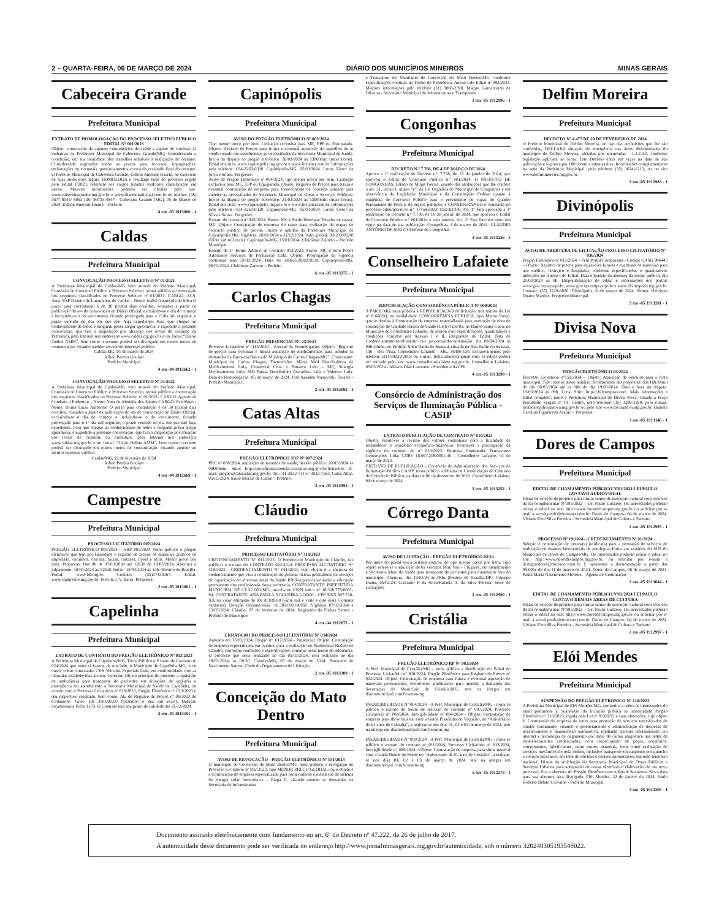2 – QUARTA-FEIRA, 06 DE MARÇO DE 2024 DIÁRIO DOS MUNICÍPIOS MINEIROS MINAS GERAIS
Cabeceira Grande
Prefeitura Municipal
EXTRATO DE HOMOLOGAÇÃO DO PROCESSO SELETIVO PÚBLICO EDITAL Nº 001/2023
Objeto: contratação de agentes comunitários de saúde e agente de combate às endemias da Prefeitura Municipal de Cabeceira Grande/MG; Considerando a conclusão, em sua totalidade, dos trabalhos relativos à realização do certame. Considerando esgotados todos os prazos para recursos, impugnações, reclamações ou eventuais questionamentos acerca do resultado final do certame. O Prefeito Municipal de Cabeceira Grande, Eldson Amorim Duarte, no exercício de suas atribuições legais, HOMOLOGA o resultado final do processo regido pelo Edital 1/2023, referente aos cargos listados conforme classificação em anexo. Maiores informações poderão ser obtidas pelo site: www.cabeceiragrande.mg.gov.br e www.diariomunicipal.com.br ou telefax: (38) 3677-8044/ 8093 (38) 99733-4847 - Cabeceira Grande (MG), 05 de Março de 2024. Eldson Amorim Duarte – Prefeito
4 cm -05 1913000 - 1
Caldas
Prefeitura Municipal
CONVOCAÇÃO PROCESSO SELETIVO Nº 01/2021
A Prefeitura Municipal de Caldas-MG vem através do Prefeito Municipal, Comissão do Concurso Público e Processo Seletivo, tornar público a convocação dos seguintes classificados no Processo Seletivo nº 01/2021: CARGO: ACS, Área: ESF Distrito de Laranjeiras de Caldas – Nome: Isabel Aparecida da Silva O prazo para contratação é de 30 (trinta) dias corridos, contados a partir da publicação do ato de convocação no Diário Oficial, excluindo-se o dia do começo e incluindo-se o do vencimento, ficando prorrogado para o 1º dia útil seguinte, o prazo vencido no dia em que não haja expediente. Para que chegue ao conhecimento de todos e ninguém possa alegar ignorância, é expedido a presente convocação, que fica à disposição por afixação nos locais de costume da Prefeitura, pela Internet nos endereços www.caldas.mg.gov.br e no Jornal “Diário Online AMM”, bem como o resumo poderá ser divulgado em outros meios de comunicação, visando atender ao restrito interesse público.
Caldas/MG, 01 de março de 2024
Ailton Pereira Goulart
Prefeito Municipal
4 cm -04 1912662 - 1
CONVOCAÇÃO PROCESSO SELETIVO Nº 01/2021
A Prefeitura Municipal de Caldas-MG vem através do Prefeito Municipal, Comissão do Concurso Público e Processo Seletivo, tornar público a convocação dos seguintes classificados no Processo Seletivo nº 01/2021: CARGO: Agente de Combate a Endemias - Nome: Nata de Almeida dos Santos CARGO: Psicólogo - Nome: Bruna Luiza Ambrosio O prazo para contratação é de 30 (trinta) dias corridos, contados a partir da publicação do ato de convocação no Diário Oficial, excluindo-se o dia do começo e incluindo-se o do vencimento, ficando prorrogado para o 1º dia útil seguinte, o prazo vencido no dia em que não haja expediente. Para que chegue ao conhecimento de todos e ninguém possa alegar ignorância, é expedido a presente convocação, que fica à disposição por afixação nos locais de costume da Prefeitura, pela Internet nos endereços www.caldas.mg.gov.br e no Jornal “Diário Online AMM”, bem como o resumo poderá ser divulgado em outros meios de comunicação, visando atender ao restrito interesse público.
Caldas/MG, 22 de fevereiro de 2024
Ailton Pereira Goulart
Prefeito Municipal
4 cm -04 1912669 - 1
Campestre
Prefeitura Municipal
PROCESSO LICITATÓRIO 007/2024
PREGÃO ELETRÔNICO 005/2024 – SRP 003/2024 Torna público o pregão eletrônico que tem por finalidade o registro de preços de materiais gráficos de impressão, carimbos, crachás, faixas, cartazes, flyers e afins. Menor preço por item. Propostas: Das 8h de 07/03/2024 até 12h30 de 19/03/2024. Abertura e julgamento: 19/03/2024 às 12h30. Início: 19/03/2024 às 13h. Horário de Brasília. Portal: www.bll.org.br. Contato: (35)37433067. Edital: www.campestre.mg.gov.br. Priscila J. V. Barra_Pregoeira.
2 cm -05 1913001 - 1
Capelinha
Prefeitura Municipal
EXTRATO DE CONTRATO DO PREGÃO ELETRÔNICO Nº 013/2023
A Prefeitura Municipal de Capelinha/MG, Torna Público o Extrato de Contrato nº 024/2024 que entre si fazem, de um lado, o Município de Capelinha/MG, e de outro, como contratada: CKS Veiculos Especiais Ltda, em conformidade com as cláusulas estabelecidas abaixo. Constitui Objeto principal do presente a aquisição de ambulância para transporte de pacientes em situações de urgência e emergência em atendimento a Secretaria Municipal de Saúde de Capelinha, de acordo com o Processo Licitatório nº 029/2023, Pregão Eletrônico nº 013/2023 e seu respectivo resultado, bem como, Ata de Registro de Preços nº 09/2023 do Codanorte. Valor: R$ 310.000,00 (trezentos e dez mil reais). Dotação orçamentária Ficha 1173. O Contrato terá seu prazo de validade até 31/12/2024.
3 cm -05 1913191 - 1
Capinópolis
Prefeitura Municipal
AVISO DO PREGÃO ELETRÔNICO Nº 003/2024
Tipo menor preço por item. Licitação exclusiva para ME, EPP ou Equiparada. Objeto: Registro de Preços para futura e eventual aquisição de aparelhos de ar condicionado em atendimento as necessidades da Secretaria Municipal de Saúde. Início da disputa do pregão eletrônico: 20/03/2024 às 13h00min (treze horas). Edital nos sites: www.capinopolis.mg.gov.br e www.licitanet.com.br. Informações pelo telefone: 034-3263-0320. Capinópolis-MG, 05/03/2024. Lucas Victor da Silva e Souza. Pregoeiro.
Aviso do Pregão Eletrônico nº 004/2024, tipo menor preço por item. Licitação exclusiva para ME, EPP ou Equiparada. Objeto: Registro de Preços para futura e eventual contratação de empresa para fornecimento de concreto usinado para atender as necessidades da Secretaria Municipal de Obras e Serviços Públicos. Início da disputa do pregão eletrônico: 21/03/2024 às 13h00min (treze horas). Edital nos sites: www.capinopolis.mg.gov.br e www.licitanet.com.br. Informações pelo telefone: 034-3263-0320. Capinópolis-MG, 05/03/2024. Lucas Victor da Silva e Souza. Pregoeiro.
Extrato do contrato nº 025/2024. Partes: MC e Paulo Henrique Teixeira de souza-ME. Objeto: Contratação de empresa do ramo para realização de etapas de concurso público de provas, títulos e aptidão da Prefeitura Municipal de Capinópolis-MG. Vigência: 20/02/2024 a 31/12/2024. Valor global: R$ 21.000,00 (Vinte um mil reais). Capinópolis-MG, 15/01/2024, Cleidimar Zanotto – Prefeito Municipal.
Extrato de 1º Termo Aditivo ao Contrato 013/2023. Partes: MC e Solo Poços Artesianos Serviços de Perfuração Ltda. Objeto: Prorrogação da vigência contratual para 31/12/2024. Data do aditivo:28/02/2024. Capinópolis-MG, 05/03/2024. Cleidimar Zanotto – Prefeito.
6 cm -05 1913275 - 1
Carlos Chagas
Prefeitura Municipal
PREGÃO PRESENCIAL Nº. 25/2023
Processo Licitatório nº. 115/2023 – Extrato da Homologação. Objeto: “Registro de preços para eventual e futura aquisição de medicamentos para atender às demandas da Farmácia Básica do Município de Carlos Chagas-MG”. Contratante: Município de Carlos Chagas, Favorecidos: Minas Med Distribuidora de Medicamentos Ltda, Comercial Cruz e Fonseca Ltda – ME, Sinergia Medicamentos Ltda, MD Farma Distribuidor Atacadista Ltda e Valemac Ltda. Data da Homologação: 05 de março de 2024. José Amadeu Nanayoski Tavares - Prefeito Municipal.
2 cm -05 1913092 - 1
Catas Altas
Prefeitura Municipal
PREGÃO ELETRÔNICO SRP Nº 007/2024
PRC nº 038/2024, aquisição de insumos de saúde, Sessão pública: 20/03/2024 às 08h00min. Sítio: http://portaltransparencia.catasaltas.mg.gov.br/licitacoes. E-mail: pregão@catasaltas.mg.gov.br. Tel.: 31-3832-7113 / 3832-7583. Catas Altas, 05/03/2024. Saulo Morais de Castro – Prefeito.
2 cm -05 1912993 - 1
Cláudio
Prefeitura Municipal
PROCESSO LICITATÓRIO Nº 318/2023
CREDENCIAMENTO N° 011/2023. O Prefeito do Município de Cláudio, faz publicar o extrato do CONTRATO 024/2024. PROCESSO LICITATÓRIO N° 318/2023 - CREDENCIAMENTO N° 011/2023, cujo objeto é a abertura de credenciamento que visa à contratação de pessoas físicas prestadoras de serviços de capacitação em diversas áreas da Saúde Pública para capacitação e educação permanente dos profissionais dessa secretaria. CONTRATANTE: PREFEITURA MUNICIPAL DE CLÁUDIO/MG, inscrita no CNPJ sob o n° 18.308.775/0001-94. CONTRATANTE: ANA PAULA NOGUEIRA GODOI - CPF XXX.607.736-XX no valor estimado de R$ 20.028,80 (vinte mil e vinte e oito reais e oitenta centavos). Dotação Orçamentária: 10.301.0021.4.050. Vigência 07/02/2024 a 13/05/2024. Cláudio, 07 de fevereiro de 2024. Reginaldo de Freitas Santos - Prefeito do Município.
4 cm -04 1912673 - 1
ERRATA 001 DO PROCESSO LICITATÓRIO Nº 034/2024
Autuado em 15/02/2024, Pregão nº. 017/2024 - Presencial. Objeto: Contratação de empresa especializada em eventos para a realização do Tradicional Rodeio de Cláudio, conforme condições e especificações contidas neste termo de referência. O processo que seria realizado no dia 05/03/2024, será realizado no dia 18/03/2024, às 09:30. Cláudio/MG, 05 de março de 2024. Fernando do Nascimento Santos, Chefe do Departamento de Licitação.
2 cm -05 1913309 - 1
Conceição do Mato Dentro
Prefeitura Municipal
AVISO DE REVOGAÇÃO - PREGÃO ELETRÔNICO Nº 031/2023
O município de Conceição do Mato Dentro/MG torna público a revogação do Processo Licitatório nº 092/2023, tipo MENOR PREÇO GLOBAL; cujo objeto é a Contratação de empresa especializada para fornecimento e instalação de sistema de energia solar fotovoltaica – Etapa II, visando atender as demandas da Secretaria de Infraestrutura
e Transporte do Município de Conceição do Mato Dentro/MG, conforme especificações contidas no Termo de Referência, Anexo I do Edital nº 092/2023. Maiores informações pelo telefone (31) 3868-2398. Magno Gumercindo de Oliveira - Secretário Municipal de Infraestrutura e Transportes.
3 cm -05 1912996 - 1
Congonhas
Prefeitura Municipal
DECRETO N.º 7.766, DE 4 DE MARÇO DE 2024
Aprova a 1ª retificação do Decreto n.º 7.738, de 16 de janeiro de 2024, que aprovou o Edital de Concurso Público n.º 001/2024. O PREFEITO DE CONGONHAS, Estado de Minas Gerais, usando das atribuições que lhe confere o art. 31, inciso I, alínea “e”, da Lei Orgânica do Município de Congonhas e em observância da Legislação Municipal e da Constituição Federal quanto à exigência de Concurso Público para o provimento de vagas no Quadro Permanente de Pessoal de órgãos públicos; e CONSIDERANDO o constante no processo administrativo n.º 17458/2023, DECRETA: Art. 1º Fica aprovada a 1ª retificação do Decreto n.º 7.738, de 16 de janeiro de 2024, que aprovou o Edital de Concurso Público n.º 001/2024 e seus anexos. Art. 2º Este Decreto entra em vigor na data de sua publicação. Congonhas, 4 de março de 2024. CLÁUDIO ANTÔNIO DE SOUZA Prefeito de Congonhas
3 cm -05 1913226 - 1
Conselheiro Lafaiete
Prefeitura Municipal
REPUBLICAÇÃO CONCORRÊNCIA PÚBLICA Nº 009/2023
A PMCL/MG torna pública a REPUBLICAÇÃO de licitação, nos termos da Lei n° 8.666/93, na modalidade CONCORRÊNCIA PÚBLICA, tipo Menor Preço, que se destina à Contratação de empresa especializada para execução de obra de construção de Unidade Básica de Saúde (UBS) Tipo 03, no Bairro Santa Clara, no Município de Conselheiro Lafaiete, de acordo com especificações, quantitativos e condições contidos nos Anexos I e II, integrantes do Edital. Data de Credenciamento/recebimento das propostas/documentação: dia 08/04/2024 às 09h:30min, no Edifício Solar Barão de Suassuí, situado na Rua Barão do Suassuí, 106 - Boa Vista, Conselheiro Lafaiete - MG, 36400-130. Esclarecimentos pelo telefone (31) 99239-2003 ou e-mail: licita.lafaiete@gmail.com. O edital poderá ser retirado pelo site: www.conselheirolafaiete.mg.gov.br. Conselheiro Lafaiete, 05/03/2024 - Alisson Dias Laureano - Presidente da CPL.
4 cm -05 1913298 - 1
Consórcio de Administração dos Serviços de Iluminação Pública - CASIP
EXTRATO PUBLICAÇÃO DE CONTRATO Nº 010/2023
Objeto: Promover a revisão dos valores contratuais com a finalidade de restabelecer o equilíbrio econômico-financeiro. Promover a prorrogação da vigência do contrato de nº 010/2023. Empresa Contratada: Damasceno Construções Ltda; CNPJ: 18.097.208/0001-36 - Conselheiro Lafaiete, 01 de março de 2024.
EXTRATO DE PUBLICAÇÃO - Consórcio de Administração dos Serviços de Iluminação Pública CASIP, torna público a Minuta de Consolidação do Contrato de Consórcio Público, na data de 06 de dezembro de 2022. Conselheiro Lafaiete, 04 de março de 2024.
3 cm -05 1913252 - 1
Córrego Danta
Prefeitura Municipal
AVISO DE LICITAÇÃO - PREGÃO ELETRÔNICO 03/24
Por meio do portal www.licitanet.com.br, do tipo menor preço por item, cujo objeto refere-se a aquisição de 02 veículos Mini Van - 7 lugares, em atendimento à Secretaria Mun. de Saúde para transporte de pacientes para tratamento fora do município. Abertura: dia 19/03/24 às 08hs (horário de Brasília/DF). Córrego Danta, 05/03/24. Cassiano P. da Silva/Rafaela A. da Silva Pereira, Setor de Licitações.
2 cm -05 1912990 - 1
Cristália
Prefeitura Municipal
PREGÃO ELETRÔNICO RP N° 002/2024
A Pref. Municipal de Cristália/MG - torna pública a Retificação do Edital do Processo Licitatório n° 010/2024, Pregão Eletrônico para Registro de Preços n° 002/2024. Objeto: Contratação de empresa para futura e eventual aquisição de materiais permanentes, eletrônicos, mobiliários para atender a demanda das Secretarias do Município de Cristália/MG, teor na íntegra em diariomunicipal.com.br/amm-mg.
INEXIGIBILIDADE Nº 004/2024 - A Pref. Municipal de Cristália/MG - torna-se público o extrato do termo de rescisão do contrato n° 007/2024, Processo Licitatório n° 004/2024, Inexigibilidade n° 004/2024 - Objeto: Contratação de empresa para show musical com a banda Pisadinha do Vaqueiro, no “Aniversario de 61 anos de Cristalia”, a realizar-se nos dias 01, 02 e 03 de março de 2024, teor na íntegra em diariomunicipal.com.br/amm-mg
INEXIGIBILIDADE Nº 009/2024 - A Pref. Municipal de Cristália/MG - torna-se público o extrato do contrato n° 011/2024, Processo Licitatório n° 013/2024, Inexigibilidade n° 009/2024 - Objeto: Contratação de empresa para show musical com a banda Bonde do Forró, no “Aniversario de 61 anos de Cristalia”, a realizar-se nos dias 01, 02 e 03 de março de 2024, teor na íntegra em diariomunicipal.com.br/amm-mg
5 cm -05 1913278 - 1
Delfim Moreira
Prefeitura Municipal
DECRETO Nº 4.477 DE 20 DE FEVEREIRO DE 2024
O Prefeito Municipal de Delfim Moreira, no uso das atribuições que lhe são conferidas, DECLARA situação de emergência nas áreas discriminadas do município de Delfim Moreira, afetadas por enxurradas - 1.2.2.0.0, conforme legislação aplicada ao tema. Este Decreto entra em vigor na data de sua publicação e vigorará por 180 (cento e oitenta) dias. Informações complementares na sede da Prefeitura Municipal, pelo telefone (35) 3624-1213, ou no site www.delfimmoreira.mg.gov.br.
2 cm -05 1912983 - 1
Divinópolis
Prefeitura Municipal
AVISO DE ABERTURA DE LICITAÇÃO PROCESSO LICITATÓRIO Nº 036/2024
Pregão Eletrônico nº 015/2024 – Pelo Portal Comprasnet - Código UASG 984445 – Objeto: Registro de preços para aquisições futuras e eventuais de materiais para uso médico, cirúrgico e hospitalar, conforme especificações e quantitativos indicados no Anexo I do Edital. Data e horário da abertura da sessão pública: dia 20/03/2024 às 9h. Disponibilização do edital e informações nos portais www.gov.br/pncp/pt-br, www.gov.br/compras/pt-br e www.divinopolis.mg.gov.br. Contato: (37) 3229-6826. Divinópolis, 6 de março de 2024. Sidney Henrique Duarte Martins. Pregoeiro Municipal.
3 cm -05 1913281 - 1
Divisa Nova
Prefeitura Municipal
PREGÃO ELETRÔNICO 03/2024
Processo Licitatório nº159/2024 – Objeto: Aquisição de veículos para a frota municipal. Tipo: menor preço unitário. Acolhimento das propostas: das 16h30min do dia 06/03/2024 até as 08h do dia 19/03/2024. Data e hora da disputa: 19/03/2024 às 09h. Local Sítio: https://bllcompras.com. Mais informações e edital completo, junto à Prefeitura Municipal de Divisa Nova, situada à Praça Presidente Vargas, nº 01, Centro, pelo telefone (35) 3286-1200, pelo e-mail: licitacao@divisanova.mg.gov.br ou pelo site www.divisanova.mg.gov.br. Daniela Carolina Figueiredo Araújo – Pregoeira.
3 cm -05 1913146 - 1
Dores de Campos
Prefeitura Municipal
EDITAL DE CHAMAMENTO PÚBLICO Nº01/2024 LEI PAULO GUSTAVO AUDIOVISUAL
Edital de seleção de projetos para firmar termo de execução cultural com recursos da lei complementar N°195/2022 – Lei Paulo Gustavo. Os interessados poderão retirar o edital no site: http://www.doresdecampos.mg.gov.br ou solicitar por e-mail a secult.pmdc@doresnet.com.br. Dores de Campos, 04 de março de 2024. Viviane Elen Silva Ferreira – Secretária Municipal de Cultura e Turismo.
2 cm -05 1912995 - 1
PROCESSO Nº 19/2024 – CREDENCIAMENTO Nº 01/2024
Seleção e contratação de pessoa(s) jurídica(s) para a prestação de serviços de realização de exames laboratoriais de patologia clínica aos usuários do SUS do Município de Dores de Campos/MG. Os interessados poderão retirar o edital no site: http://www.doresdecampos.mg.gov.br, ou solicitar por e-mail a licitagovdores@doresnet.com.br. E apresentar a documentação a partir das 09:00hs do dia 11 de março de 2024. Dores de Campos, 06 de março de 2024. Paula Maria Nascimento Moreira – Agente de Contratação.
2 cm -05 1913044 - 1
EDITAL DE CHAMAMENTO PÚBLICO Nº02/2024 LEI PAULO GUSTAVO DEMAIS ÁREAS DE CULTURA
Edital de seleção de projetos para firmar termo de execução cultural com recursos da lei complementar N°195/2022 – Lei Paulo Gustavo. Os interessados poderão retirar o edital no site: http://www.doresdecampos.mg.gov.br ou solicitar por e-mail a secult.pmdc@doresnet.com.br. Dores de Campos, 04 de março de 2024. Viviane Elen Silva Ferreira – Secretária Municipal de Cultura e Turismo.
2 cm -05 1912997 - 1
Elói Mendes
Prefeitura Municipal
SUSPENSÃO DO PREGÃO ELETRÔNICO Nº 216/2023
A Prefeitura Municipal de Elói Mendes/MG, comunica a todos os interessados do ramo pertinente a Suspensão da licitação pública na modalidade Pregão Eletrônico nº 216/2023, regida pela Lei nº 8.666/93 e suas alterações, cujo objeto é: Contratação de empresa do ramo para prestação de serviços terceirizados de caráter continuado, visando o gerenciamento e administração de despesas de abastecimento e manutenção automotiva, mediante sistema informatizado via internet e tecnologia de pagamento por meio de cartão magnético nas redes de estabelecimentos credenciados, com fornecimento de peças, acessórios, componentes, lubrificantes, entre outros materiais, bem como realização de serviços mecânicos de toda ordem, inclusive transporte em suspenso por guincho e socorro mecânico, em rede de oficinas e centros automotivos, em todo território nacional. Diante da solicitação da Secretaria Municipal de Obras Públicas e Serviços Urbanos para adequação de novas diretrizes e elaboração de um novo processo, fica a abertura do Pregão Eletrônico em epígrafe Suspensa. Nova data para sua abertura será divulgada. Elói Mendes, 22 de janeiro de 2024. Paulo Roberto Belato Carvalho - Prefeito Municipal.
4 cm -05 1913305 - 1
Documento assinado eletrônicamente com fundamento no art. 6º do Decreto nº 47.222, de 26 de julho de 2017.
A autenticidade deste documento pode ser verificada no endereço http://www.jornalminasgerais.mg.gov.br/autenticidade, sob o número 320240305193548022.